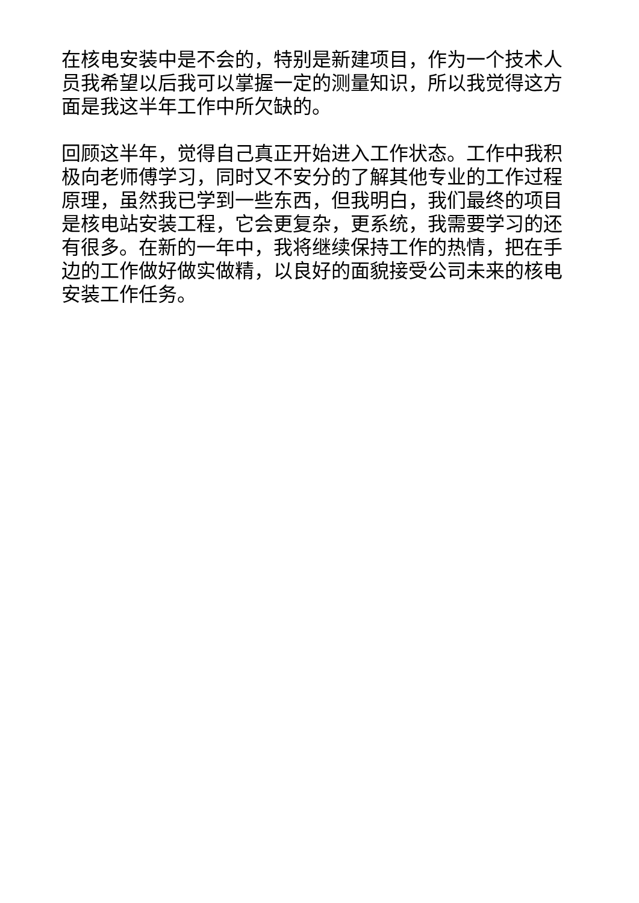在核电安装中是不会的，特别是新建项目，作为一个技术人
员我希望以后我可以掌握一定的测量知识，所以我觉得这方
面是我这半年工作中所欠缺的。
回顾这半年，觉得自己真正开始进入工作状态。工作中我积
极向老师傅学习，同时又不安分的了解其他专业的工作过程
原理，虽然我已学到一些东西，但我明白，我们最终的项目
是核电站安装工程，它会更复杂，更系统，我需要学习的还
有很多。在新的一年中，我将继续保持工作的热情，把在手
边的工作做好做实做精，以良好的面貌接受公司未来的核电
安装工作任务。